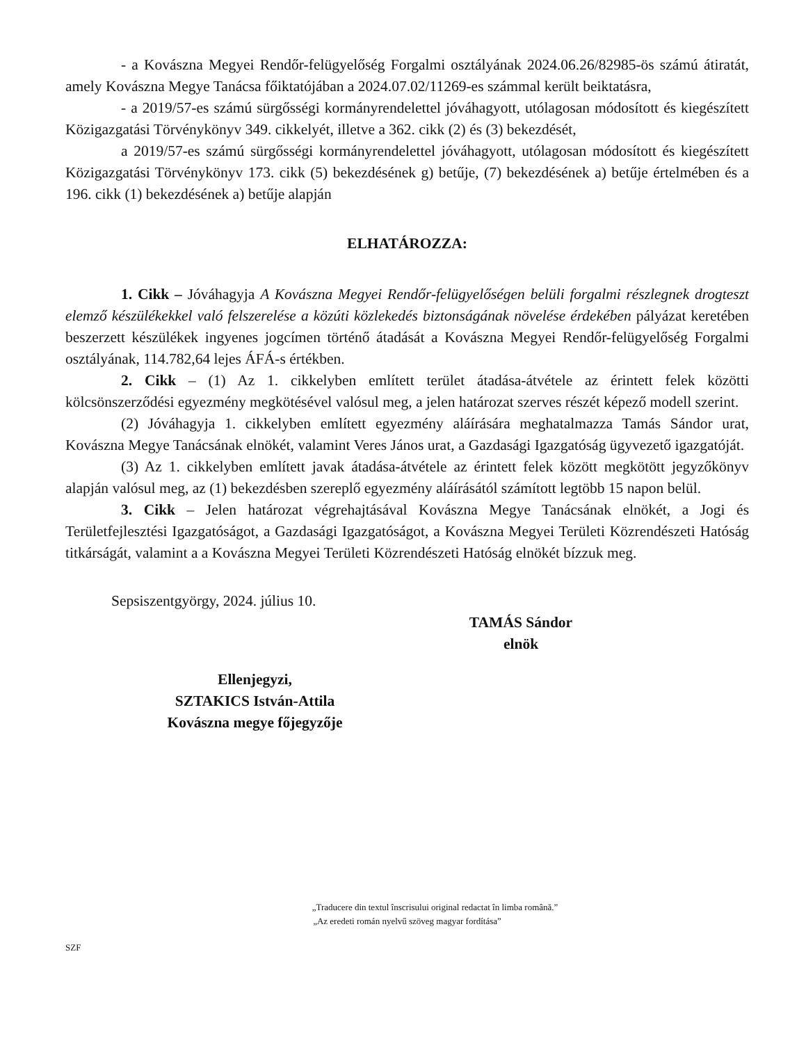- a Kovászna Megyei Rendőr-felügyelőség Forgalmi osztályának 2024.06.26/82985-ös számú átiratát, amely Kovászna Megye Tanácsa főiktatójában a 2024.07.02/11269-es számmal került beiktatásra,
- a 2019/57-es számú sürgősségi kormányrendelettel jóváhagyott, utólagosan módosított és kiegészített Közigazgatási Törvénykönyv 349. cikkelyét, illetve a 362. cikk (2) és (3) bekezdését,
a 2019/57-es számú sürgősségi kormányrendelettel jóváhagyott, utólagosan módosított és kiegészített Közigazgatási Törvénykönyv 173. cikk (5) bekezdésének g) betűje, (7) bekezdésének a) betűje értelmében és a 196. cikk (1) bekezdésének a) betűje alapján
ELHATÁROZZA:
1. Cikk – Jóváhagyja A Kovászna Megyei Rendőr-felügyelőségen belüli forgalmi részlegnek drogteszt elemző készülékekkel való felszerelése a közúti közlekedés biztonságának növelése érdekében pályázat keretében beszerzett készülékek ingyenes jogcímen történő átadását a Kovászna Megyei Rendőr-felügyelőség Forgalmi osztályának, 114.782,64 lejes ÁFÁ-s értékben.
2. Cikk – (1) Az 1. cikkelyben említett terület átadása-átvétele az érintett felek közötti kölcsönszerződési egyezmény megkötésével valósul meg, a jelen határozat szerves részét képező modell szerint.
(2) Jóváhagyja 1. cikkelyben említett egyezmény aláírására meghatalmazza Tamás Sándor urat, Kovászna Megye Tanácsának elnökét, valamint Veres János urat, a Gazdasági Igazgatóság ügyvezető igazgatóját.
(3) Az 1. cikkelyben említett javak átadása-átvétele az érintett felek között megkötött jegyzőkönyv alapján valósul meg, az (1) bekezdésben szereplő egyezmény aláírásától számított legtöbb 15 napon belül.
3. Cikk – Jelen határozat végrehajtásával Kovászna Megye Tanácsának elnökét, a Jogi és Területfejlesztési Igazgatóságot, a Gazdasági Igazgatóságot, a Kovászna Megyei Területi Közrendészeti Hatóság titkárságát, valamint a a Kovászna Megyei Területi Közrendészeti Hatóság elnökét bízzuk meg.
Sepsiszentgyörgy, 2024. július 10.
TAMÁS Sándor
elnök
Ellenjegyzi,
SZTAKICS István-Attila
Kovászna megye főjegyzője
„Traducere din textul înscrisului original redactat în limba română.”
„Az eredeti román nyelvű szöveg magyar fordítása”
SZF